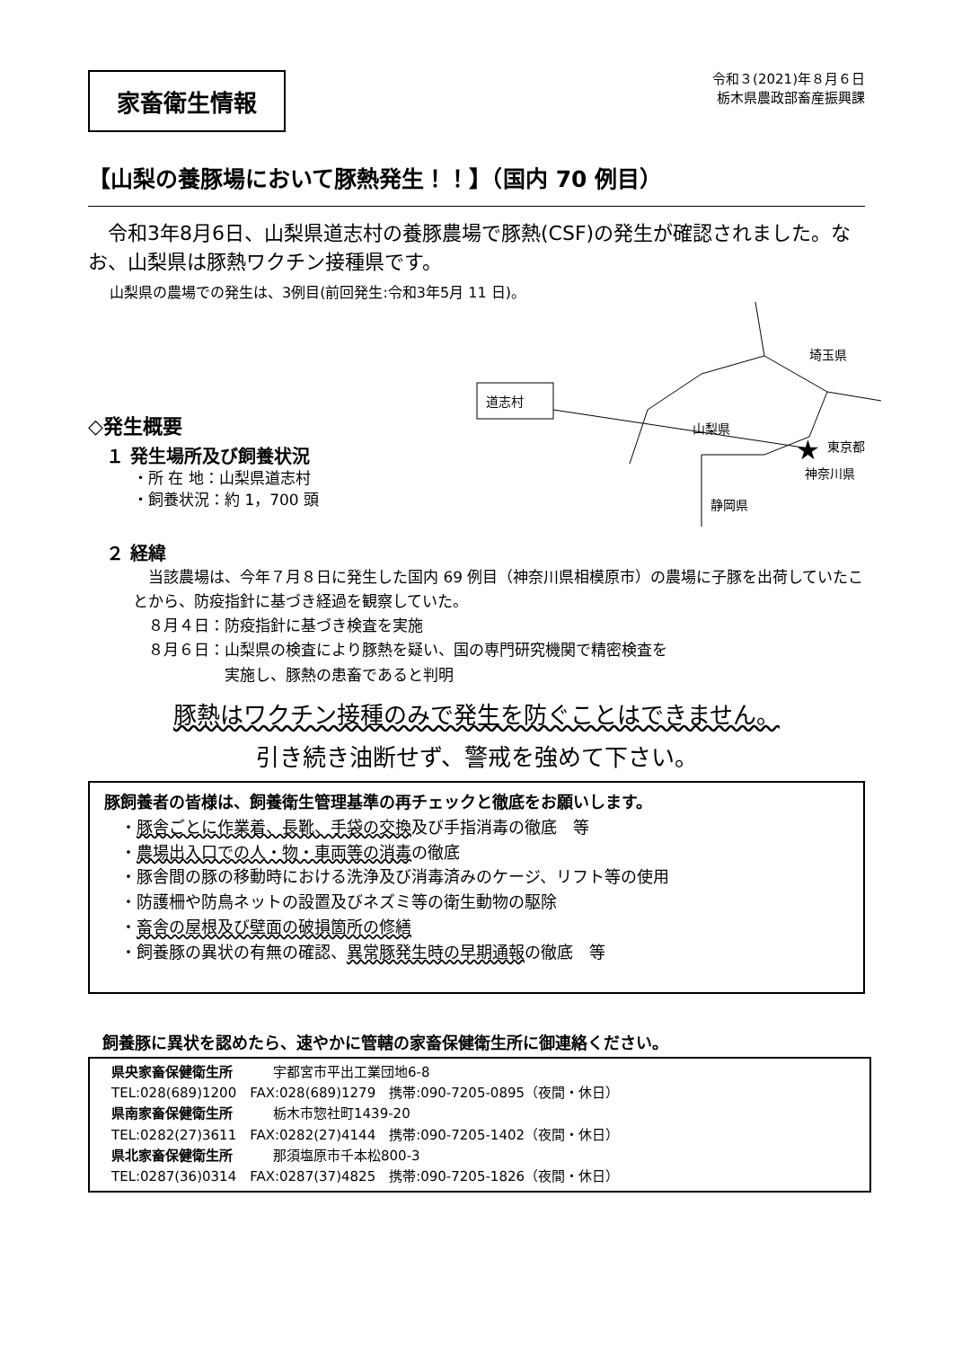家畜衛生情報
令和３(2021)年８月６日
栃木県農政部畜産振興課
【山梨の養豚場において豚熱発生！！】（国内 70 例目）
令和3年8月6日、山梨県道志村の養豚農場で豚熱(CSF)の発生が確認されました。なお、山梨県は豚熱ワクチン接種県です。
山梨県の農場での発生は、3例目(前回発生:令和3年5月 11 日)。
◇発生概要
１ 発生場所及び飼養状況
・所 在 地：山梨県道志村
・飼養状況：約 1，700 頭
★
道志村
埼玉県
山梨県
東京都
神奈川県
静岡県
２ 経緯
　当該農場は、今年７月８日に発生した国内 69 例目（神奈川県相模原市）の農場に子豚を出荷していたことから、防疫指針に基づき経過を観察していた。
　８月４日：防疫指針に基づき検査を実施
　８月６日：山梨県の検査により豚熱を疑い、国の専門研究機関で精密検査を
　　　　　　実施し、豚熱の患畜であると判明
豚熱はワクチン接種のみで発生を防ぐことはできません。
引き続き油断せず、警戒を強めて下さい。
豚飼養者の皆様は、飼養衛生管理基準の再チェックと徹底をお願いします。
　・豚舎ごとに作業着、長靴、手袋の交換及び手指消毒の徹底　等
　・農場出入口での人・物・車両等の消毒の徹底
　・豚舎間の豚の移動時における洗浄及び消毒済みのケージ、リフト等の使用
　・防護柵や防鳥ネットの設置及びネズミ等の衛生動物の駆除
　・畜舎の屋根及び壁面の破損箇所の修繕
　・飼養豚の異状の有無の確認、異常豚発生時の早期通報の徹底　等
飼養豚に異状を認めたら、速やかに管轄の家畜保健衛生所に御連絡ください。
県央家畜保健衛生所　　　宇都宮市平出工業団地6-8
TEL:028(689)1200　FAX:028(689)1279　携帯:090-7205-0895（夜間・休日）
県南家畜保健衛生所　　　栃木市惣社町1439-20
TEL:0282(27)3611　FAX:0282(27)4144　携帯:090-7205-1402（夜間・休日）
県北家畜保健衛生所　　　那須塩原市千本松800-3
TEL:0287(36)0314　FAX:0287(37)4825　携帯:090-7205-1826（夜間・休日）